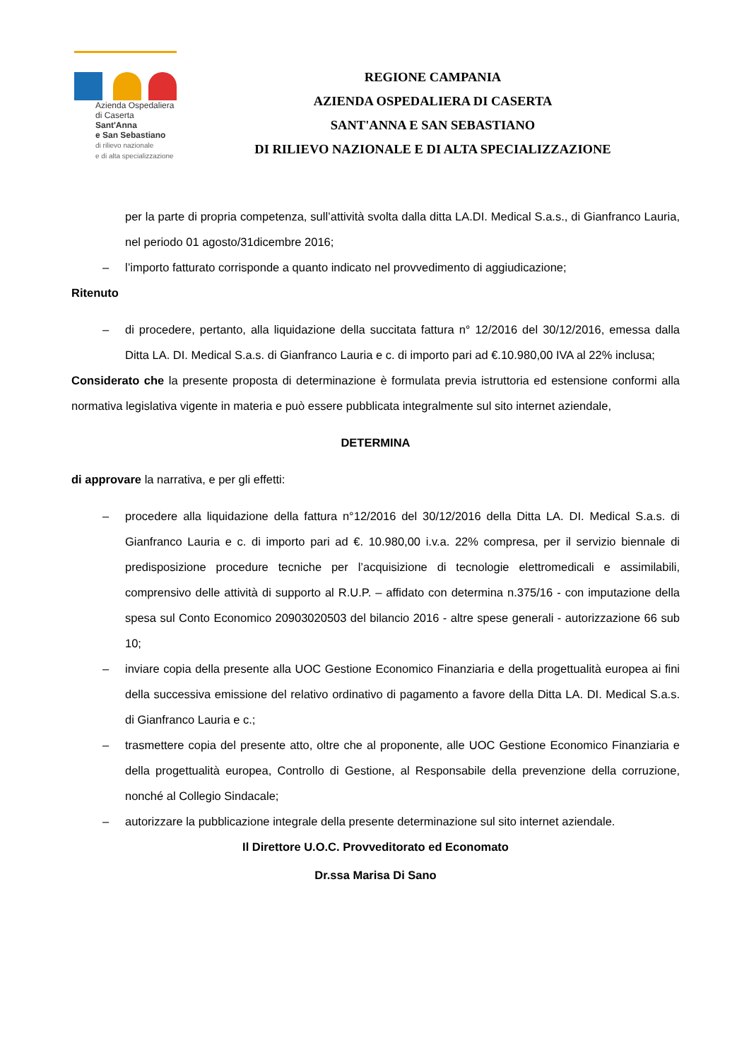Azienda Ospedaliera
di Caserta
Sant'Anna
e San Sebastiano
di rilievo nazionale
e di alta specializzazione
REGIONE CAMPANIA
AZIENDA OSPEDALIERA DI CASERTA
SANT'ANNA E SAN SEBASTIANO
DI RILIEVO NAZIONALE E DI ALTA SPECIALIZZAZIONE
per la parte di propria competenza, sull’attività svolta dalla ditta LA.DI. Medical S.a.s., di Gianfranco Lauria, nel periodo 01 agosto/31dicembre 2016;
– l’importo fatturato corrisponde a quanto indicato nel provvedimento di aggiudicazione;
Ritenuto
– di procedere, pertanto, alla liquidazione della succitata fattura n° 12/2016 del 30/12/2016, emessa dalla Ditta LA. DI. Medical S.a.s. di Gianfranco Lauria e c. di importo pari ad €.10.980,00 IVA al 22% inclusa;
Considerato che la presente proposta di determinazione è formulata previa istruttoria ed estensione conformi alla normativa legislativa vigente in materia e può essere pubblicata integralmente sul sito internet aziendale,
DETERMINA
di approvare la narrativa, e per gli effetti:
– procedere alla liquidazione della fattura n°12/2016 del 30/12/2016 della Ditta LA. DI. Medical S.a.s. di Gianfranco Lauria e c. di importo pari ad €. 10.980,00 i.v.a. 22% compresa, per il servizio biennale di predisposizione procedure tecniche per l’acquisizione di tecnologie elettromedicali e assimilabili, comprensivo delle attività di supporto al R.U.P. – affidato con determina n.375/16 - con imputazione della spesa sul Conto Economico 20903020503 del bilancio 2016 - altre spese generali - autorizzazione 66 sub 10;
– inviare copia della presente alla UOC Gestione Economico Finanziaria e della progettualità europea ai fini della successiva emissione del relativo ordinativo di pagamento a favore della Ditta LA. DI. Medical S.a.s. di Gianfranco Lauria e c.;
– trasmettere copia del presente atto, oltre che al proponente, alle UOC Gestione Economico Finanziaria e della progettualità europea, Controllo di Gestione, al Responsabile della prevenzione della corruzione, nonché al Collegio Sindacale;
– autorizzare la pubblicazione integrale della presente determinazione sul sito internet aziendale.
Il Direttore U.O.C. Provveditorato ed Economato
Dr.ssa Marisa Di Sano